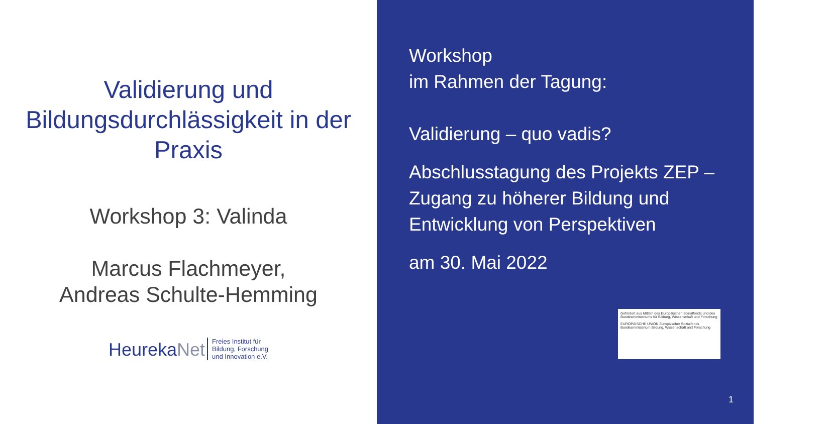Validierung und Bildungsdurchlässigkeit in der Praxis
Workshop 3: Valinda
Marcus Flachmeyer,
Andreas Schulte-Hemming
HeurekaNet
Freies Institut für
Bildung, Forschung
und Innovation e.V.
Workshop
im Rahmen der Tagung:
Validierung – quo vadis?
Abschlusstagung des Projekts ZEP –
Zugang zu höherer Bildung und
Entwicklung von Perspektiven
am 30. Mai 2022
1
Gefördert aus Mitteln des Europäischen Sozialfonds und des Bundesministeriums für Bildung, Wissenschaft und Forschung
EUROPÄISCHE UNION Europäischer Sozialfonds Bundesministerium Bildung, Wissenschaft und Forschung